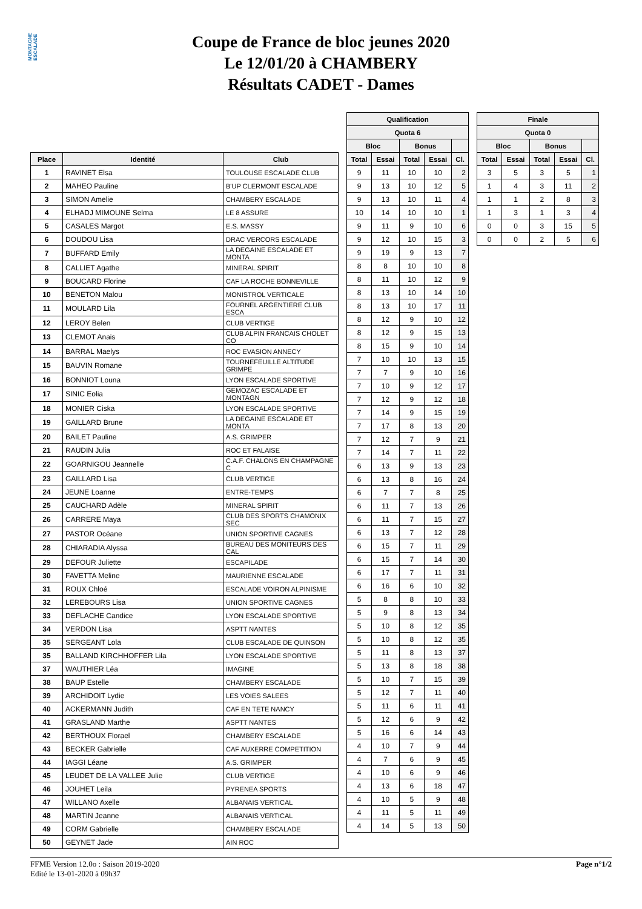MONTAGNE ESCALADE
Coupe de France de bloc jeunes 2020
Le 12/01/20 à CHAMBERY
Résultats CADET - Dames
| Place | Identité | Club |
| --- | --- | --- |
| 1 | RAVINET Elsa | TOULOUSE ESCALADE CLUB |
| 2 | MAHEO Pauline | B'UP CLERMONT ESCALADE |
| 3 | SIMON Amelie | CHAMBERY ESCALADE |
| 4 | ELHADJ MIMOUNE Selma | LE 8 ASSURE |
| 5 | CASALES Margot | E.S. MASSY |
| 6 | DOUDOU Lisa | DRAC VERCORS ESCALADE |
| 7 | BUFFARD Emily | LA DEGAINE ESCALADE ET MONTA |
| 8 | CALLIET Agathe | MINERAL SPIRIT |
| 9 | BOUCARD Florine | CAF LA ROCHE BONNEVILLE |
| 10 | BENETON Malou | MONISTROL VERTICALE |
| 11 | MOULARD Lila | FOURNEL ARGENTIERE CLUB ESCA |
| 12 | LEROY Belen | CLUB VERTIGE |
| 13 | CLEMOT Anais | CLUB ALPIN FRANCAIS CHOLET CO |
| 14 | BARRAL Maelys | ROC EVASION ANNECY |
| 15 | BAUVIN Romane | TOURNEFEUILLE ALTITUDE GRIMPE |
| 16 | BONNIOT Louna | LYON ESCALADE SPORTIVE |
| 17 | SINIC Eolia | GEMOZAC ESCALADE ET MONTAGN |
| 18 | MONIER Ciska | LYON ESCALADE SPORTIVE |
| 19 | GAILLARD Brune | LA DEGAINE ESCALADE ET MONTA |
| 20 | BAILET Pauline | A.S. GRIMPER |
| 21 | RAUDIN Julia | ROC ET FALAISE |
| 22 | GOARNIGOU Jeannelle | C.A.F. CHALONS EN CHAMPAGNE C |
| 23 | GAILLARD Lisa | CLUB VERTIGE |
| 24 | JEUNE Loanne | ENTRE-TEMPS |
| 25 | CAUCHARD Adèle | MINERAL SPIRIT |
| 26 | CARRERE Maya | CLUB DES SPORTS CHAMONIX SEC |
| 27 | PASTOR Océane | UNION SPORTIVE CAGNES |
| 28 | CHIARADIA Alyssa | BUREAU DES MONITEURS DES CAL |
| 29 | DEFOUR Juliette | ESCAPILADE |
| 30 | FAVETTA Meline | MAURIENNE ESCALADE |
| 31 | ROUX Chloé | ESCALADE VOIRON ALPINISME |
| 32 | LEREBOURS Lisa | UNION SPORTIVE CAGNES |
| 33 | DEFLACHE Candice | LYON ESCALADE SPORTIVE |
| 34 | VERDON Lisa | ASPTT NANTES |
| 35 | SERGEANT Lola | CLUB ESCALADE DE QUINSON |
| 35 | BALLAND KIRCHHOFFER Lila | LYON ESCALADE SPORTIVE |
| 37 | WAUTHIER Léa | IMAGINE |
| 38 | BAUP Estelle | CHAMBERY ESCALADE |
| 39 | ARCHIDOIT Lydie | LES VOIES SALEES |
| 40 | ACKERMANN Judith | CAF EN TETE NANCY |
| 41 | GRASLAND Marthe | ASPTT NANTES |
| 42 | BERTHOUX Florael | CHAMBERY ESCALADE |
| 43 | BECKER Gabrielle | CAF AUXERRE COMPETITION |
| 44 | IAGGI Léane | A.S. GRIMPER |
| 45 | LEUDET DE LA VALLEE Julie | CLUB VERTIGE |
| 46 | JOUHET Leila | PYRENEA SPORTS |
| 47 | WILLANO Axelle | ALBANAIS VERTICAL |
| 48 | MARTIN Jeanne | ALBANAIS VERTICAL |
| 49 | CORM Gabrielle | CHAMBERY ESCALADE |
| 50 | GEYNET Jade | AIN ROC |
| Qualification | | | | |
| --- | --- | --- | --- | --- |
| Quota 6 | | | | |
| Bloc | | Bonus | | |
| Total | Essai | Total | Essai | Cl. |
| 9 | 11 | 10 | 10 | 2 |
| 9 | 13 | 10 | 12 | 5 |
| 9 | 13 | 10 | 11 | 4 |
| 10 | 14 | 10 | 10 | 1 |
| 9 | 11 | 9 | 10 | 6 |
| 9 | 12 | 10 | 15 | 3 |
| 9 | 19 | 9 | 13 | 7 |
| 8 | 8 | 10 | 10 | 8 |
| 8 | 11 | 10 | 12 | 9 |
| 8 | 13 | 10 | 14 | 10 |
| 8 | 13 | 10 | 17 | 11 |
| 8 | 12 | 9 | 10 | 12 |
| 8 | 12 | 9 | 15 | 13 |
| 8 | 15 | 9 | 10 | 14 |
| 7 | 10 | 10 | 13 | 15 |
| 7 | 7 | 9 | 10 | 16 |
| 7 | 10 | 9 | 12 | 17 |
| 7 | 12 | 9 | 12 | 18 |
| 7 | 14 | 9 | 15 | 19 |
| 7 | 17 | 8 | 13 | 20 |
| 7 | 12 | 7 | 9 | 21 |
| 7 | 14 | 7 | 11 | 22 |
| 6 | 13 | 9 | 13 | 23 |
| 6 | 13 | 8 | 16 | 24 |
| 6 | 7 | 7 | 8 | 25 |
| 6 | 11 | 7 | 13 | 26 |
| 6 | 11 | 7 | 15 | 27 |
| 6 | 13 | 7 | 12 | 28 |
| 6 | 15 | 7 | 11 | 29 |
| 6 | 15 | 7 | 14 | 30 |
| 6 | 17 | 7 | 11 | 31 |
| 6 | 16 | 6 | 10 | 32 |
| 5 | 8 | 8 | 10 | 33 |
| 5 | 9 | 8 | 13 | 34 |
| 5 | 10 | 8 | 12 | 35 |
| 5 | 10 | 8 | 12 | 35 |
| 5 | 11 | 8 | 13 | 37 |
| 5 | 13 | 8 | 18 | 38 |
| 5 | 10 | 7 | 15 | 39 |
| 5 | 12 | 7 | 11 | 40 |
| 5 | 11 | 6 | 11 | 41 |
| 5 | 12 | 6 | 9 | 42 |
| 5 | 16 | 6 | 14 | 43 |
| 4 | 10 | 7 | 9 | 44 |
| 4 | 7 | 6 | 9 | 45 |
| 4 | 10 | 6 | 9 | 46 |
| 4 | 13 | 6 | 18 | 47 |
| 4 | 10 | 5 | 9 | 48 |
| 4 | 11 | 5 | 11 | 49 |
| 4 | 14 | 5 | 13 | 50 |
| Finale | | | | |
| --- | --- | --- | --- | --- |
| Quota 0 | | | | |
| Bloc | | Bonus | | |
| Total | Essai | Total | Essai | Cl. |
| 3 | 5 | 3 | 5 | 1 |
| 1 | 4 | 3 | 11 | 2 |
| 1 | 1 | 2 | 8 | 3 |
| 1 | 3 | 1 | 3 | 4 |
| 0 | 0 | 3 | 15 | 5 |
| 0 | 0 | 2 | 5 | 6 |
FFME Version 12.0o : Saison 2019-2020
Edité le 13-01-2020 à 09h37
Page n°1/2